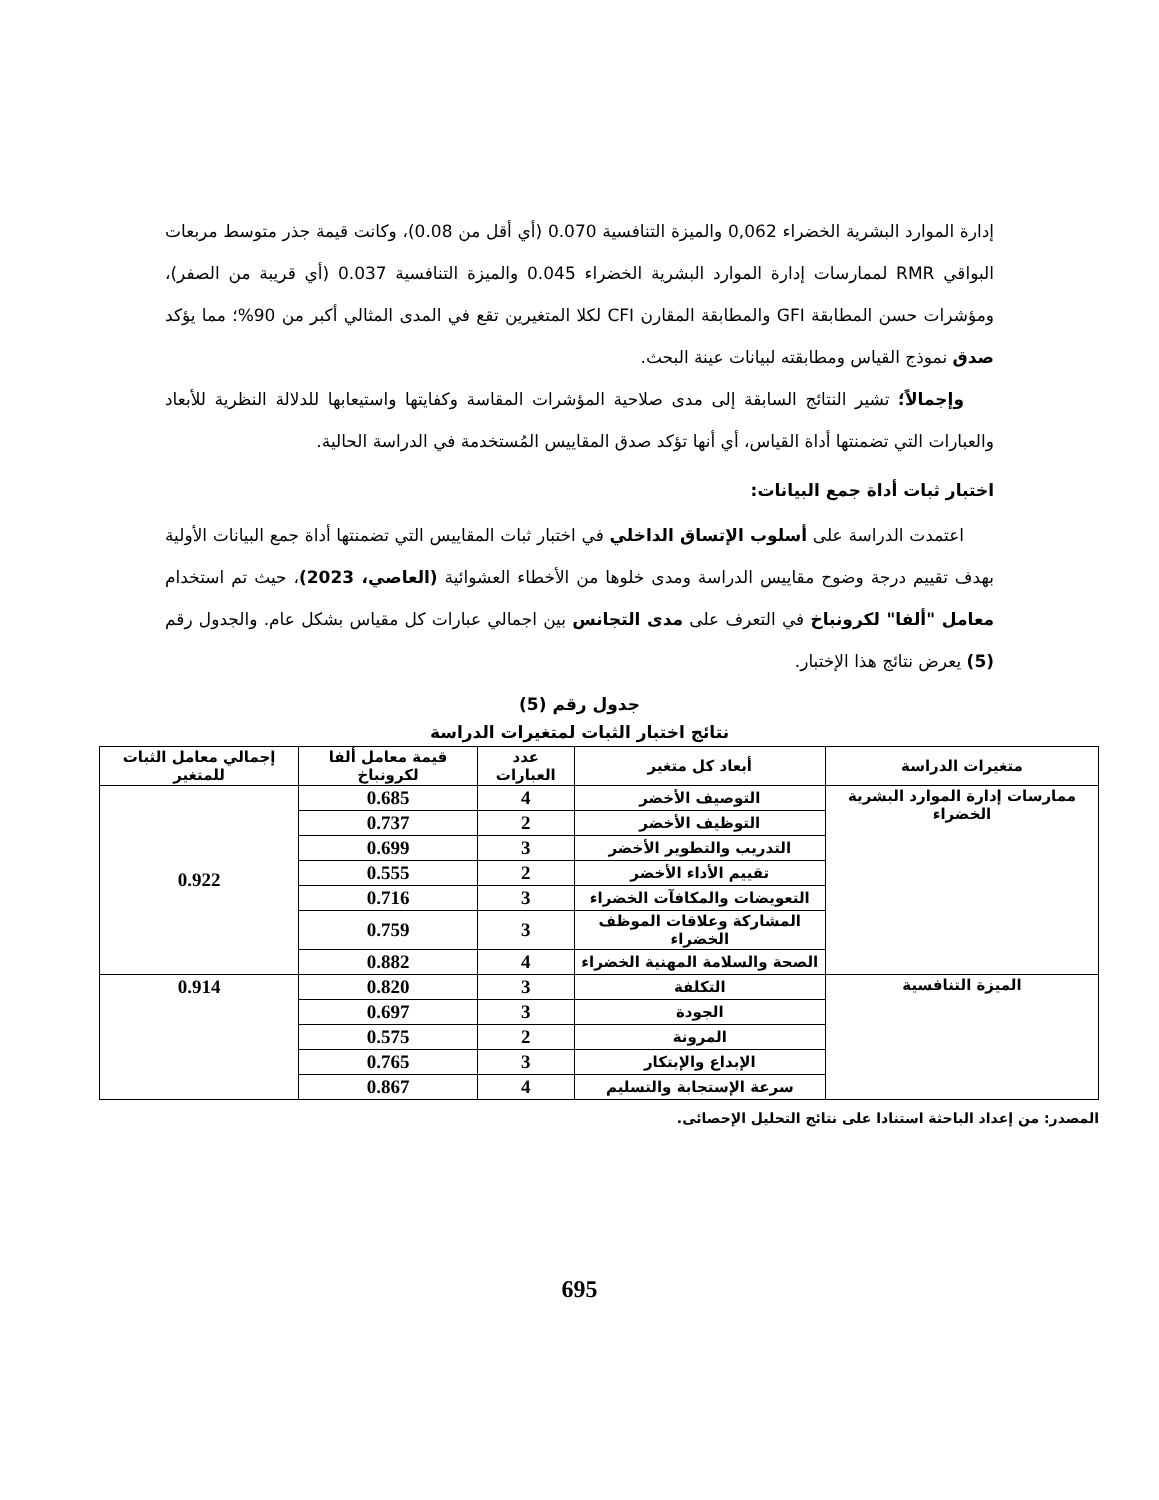إدارة الموارد البشرية الخضراء 0,062 والميزة التنافسية 0.070 (أي أقل من 0.08)، وكانت قيمة جذر متوسط مربعات البواقي RMR لممارسات إدارة الموارد البشرية الخضراء 0.045 والميزة التنافسية 0.037 (أي قريبة من الصفر)، ومؤشرات حسن المطابقة GFI والمطابقة المقارن CFI لكلا المتغيرين تقع في المدى المثالي أكبر من 90%؛ مما يؤكد صدق نموذج القياس ومطابقته لبيانات عينة البحث.
وإجمالاً؛ تشير النتائج السابقة إلى مدى صلاحية المؤشرات المقاسة وكفايتها واستيعابها للدلالة النظرية للأبعاد والعبارات التي تضمنتها أداة القياس، أي أنها تؤكد صدق المقاييس المُستخدمة في الدراسة الحالية.
اختبار ثبات أداة جمع البيانات:
اعتمدت الدراسة على أسلوب الإتساق الداخلي في اختبار ثبات المقاييس التي تضمنتها أداة جمع البيانات الأولية بهدف تقييم درجة وضوح مقاييس الدراسة ومدى خلوها من الأخطاء العشوائية (العاصي، 2023)، حيث تم استخدام معامل "ألفا" لكرونباخ في التعرف على مدى التجانس بين اجمالي عبارات كل مقياس بشكل عام. والجدول رقم (5) يعرض نتائج هذا الإختبار.
جدول رقم (5)
نتائج اختبار الثبات لمتغيرات الدراسة
| متغيرات الدراسة | أبعاد كل متغير | عدد العبارات | قيمة معامل ألفا لكرونباخ | إجمالي معامل الثبات للمتغير |
| --- | --- | --- | --- | --- |
| ممارسات إدارة الموارد البشرية الخضراء | التوصيف الأخضر | 4 | 0.685 | 0.922 |
| | التوظيف الأخضر | 2 | 0.737 | |
| | التدريب والتطوير الأخضر | 3 | 0.699 | |
| | تقييم الأداء الأخضر | 2 | 0.555 | |
| | التعويضات والمكافآت الخضراء | 3 | 0.716 | |
| | المشاركة وعلاقات الموظف الخضراء | 3 | 0.759 | |
| | الصحة والسلامة المهنية الخضراء | 4 | 0.882 | |
| الميزة التنافسية | التكلفة | 3 | 0.820 | 0.914 |
| | الجودة | 3 | 0.697 | |
| | المرونة | 2 | 0.575 | |
| | الإبداع والإبتكار | 3 | 0.765 | |
| | سرعة الإستجابة والتسليم | 4 | 0.867 | |
المصدر: من إعداد الباحثة استنادا على نتائج التحليل الإحصائى.
695